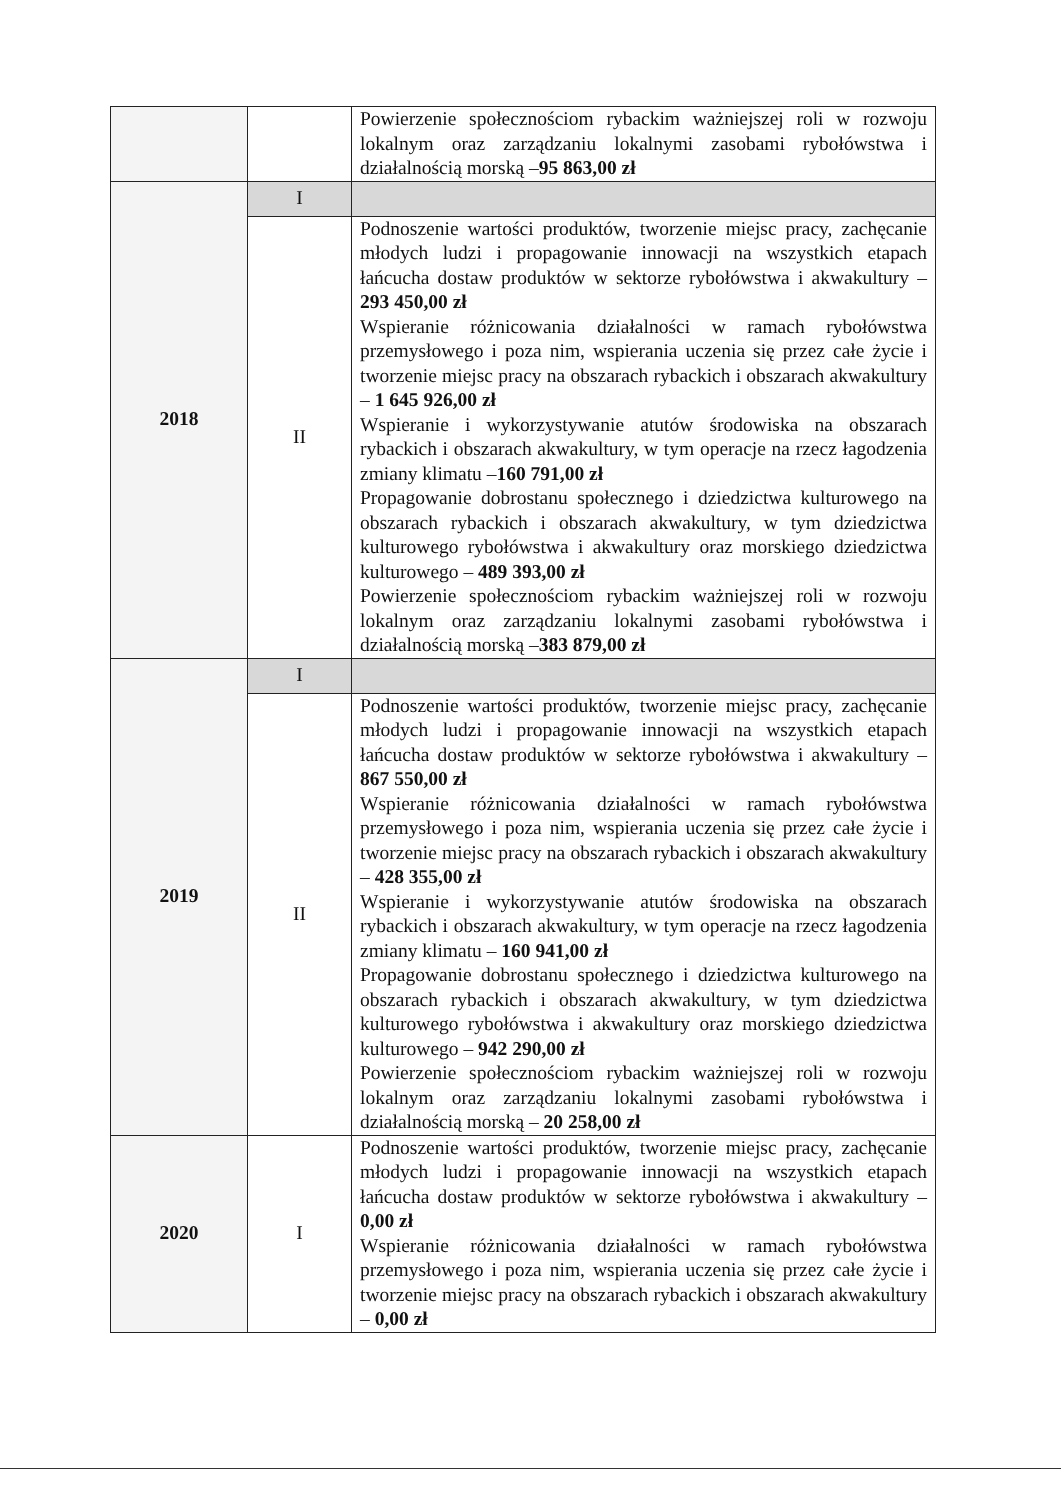| | | Powierzenie społecznościom rybackim ważniejszej roli w rozwoju lokalnym oraz zarządzaniu lokalnymi zasobami rybołówstwa i działalnością morską – 95 863,00 zł |
| 2018 | I | |
| | II | Podnoszenie wartości produktów, tworzenie miejsc pracy, zachęcanie młodych ludzi i propagowanie innowacji na wszystkich etapach łańcucha dostaw produktów w sektorze rybołówstwa i akwakultury – 293 450,00 zł Wspieranie różnicowania działalności w ramach rybołówstwa przemysłowego i poza nim, wspierania uczenia się przez całe życie i tworzenie miejsc pracy na obszarach rybackich i obszarach akwakultury – 1 645 926,00 zł Wspieranie i wykorzystywanie atutów środowiska na obszarach rybackich i obszarach akwakultury, w tym operacje na rzecz łagodzenia zmiany klimatu – 160 791,00 zł Propagowanie dobrostanu społecznego i dziedzictwa kulturowego na obszarach rybackich i obszarach akwakultury, w tym dziedzictwa kulturowego rybołówstwa i akwakultury oraz morskiego dziedzictwa kulturowego – 489 393,00 zł Powierzenie społecznościom rybackim ważniejszej roli w rozwoju lokalnym oraz zarządzaniu lokalnymi zasobami rybołówstwa i działalnością morską – 383 879,00 zł |
| 2019 | I | |
| | II | Podnoszenie wartości produktów, tworzenie miejsc pracy, zachęcanie młodych ludzi i propagowanie innowacji na wszystkich etapach łańcucha dostaw produktów w sektorze rybołówstwa i akwakultury – 867 550,00 zł Wspieranie różnicowania działalności w ramach rybołówstwa przemysłowego i poza nim, wspierania uczenia się przez całe życie i tworzenie miejsc pracy na obszarach rybackich i obszarach akwakultury – 428 355,00 zł Wspieranie i wykorzystywanie atutów środowiska na obszarach rybackich i obszarach akwakultury, w tym operacje na rzecz łagodzenia zmiany klimatu – 160 941,00 zł Propagowanie dobrostanu społecznego i dziedzictwa kulturowego na obszarach rybackich i obszarach akwakultury, w tym dziedzictwa kulturowego rybołówstwa i akwakultury oraz morskiego dziedzictwa kulturowego – 942 290,00 zł Powierzenie społecznościom rybackim ważniejszej roli w rozwoju lokalnym oraz zarządzaniu lokalnymi zasobami rybołówstwa i działalnością morską – 20 258,00 zł |
| 2020 | I | Podnoszenie wartości produktów, tworzenie miejsc pracy, zachęcanie młodych ludzi i propagowanie innowacji na wszystkich etapach łańcucha dostaw produktów w sektorze rybołówstwa i akwakultury – 0,00 zł Wspieranie różnicowania działalności w ramach rybołówstwa przemysłowego i poza nim, wspierania uczenia się przez całe życie i tworzenie miejsc pracy na obszarach rybackich i obszarach akwakultury – 0,00 zł |